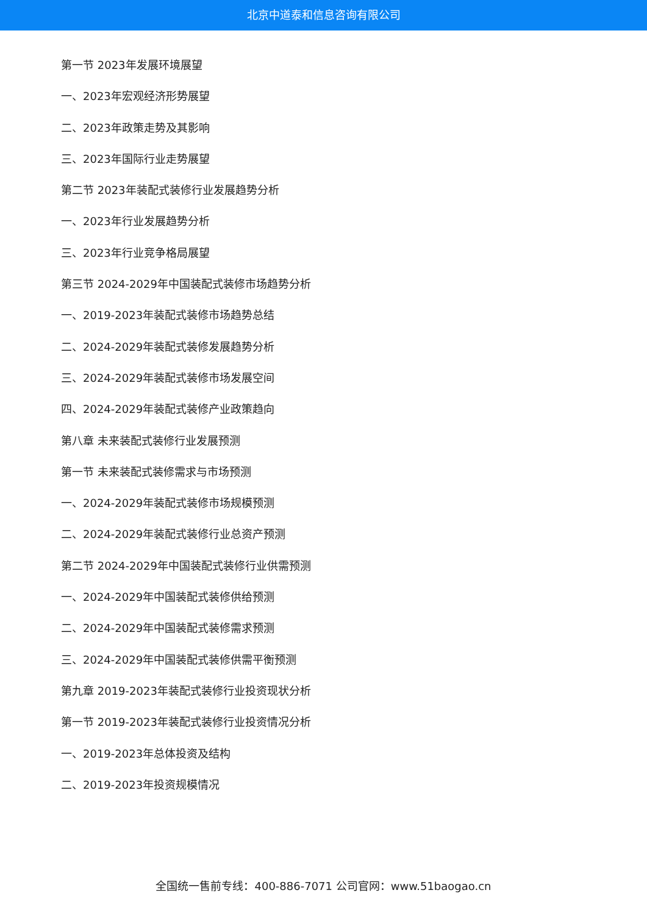北京中道泰和信息咨询有限公司
第一节 2023年发展环境展望
一、2023年宏观经济形势展望
二、2023年政策走势及其影响
三、2023年国际行业走势展望
第二节 2023年装配式装修行业发展趋势分析
一、2023年行业发展趋势分析
三、2023年行业竞争格局展望
第三节 2024-2029年中国装配式装修市场趋势分析
一、2019-2023年装配式装修市场趋势总结
二、2024-2029年装配式装修发展趋势分析
三、2024-2029年装配式装修市场发展空间
四、2024-2029年装配式装修产业政策趋向
第八章 未来装配式装修行业发展预测
第一节 未来装配式装修需求与市场预测
一、2024-2029年装配式装修市场规模预测
二、2024-2029年装配式装修行业总资产预测
第二节 2024-2029年中国装配式装修行业供需预测
一、2024-2029年中国装配式装修供给预测
二、2024-2029年中国装配式装修需求预测
三、2024-2029年中国装配式装修供需平衡预测
第九章 2019-2023年装配式装修行业投资现状分析
第一节 2019-2023年装配式装修行业投资情况分析
一、2019-2023年总体投资及结构
二、2019-2023年投资规模情况
全国统一售前专线：400-886-7071 公司官网：www.51baogao.cn